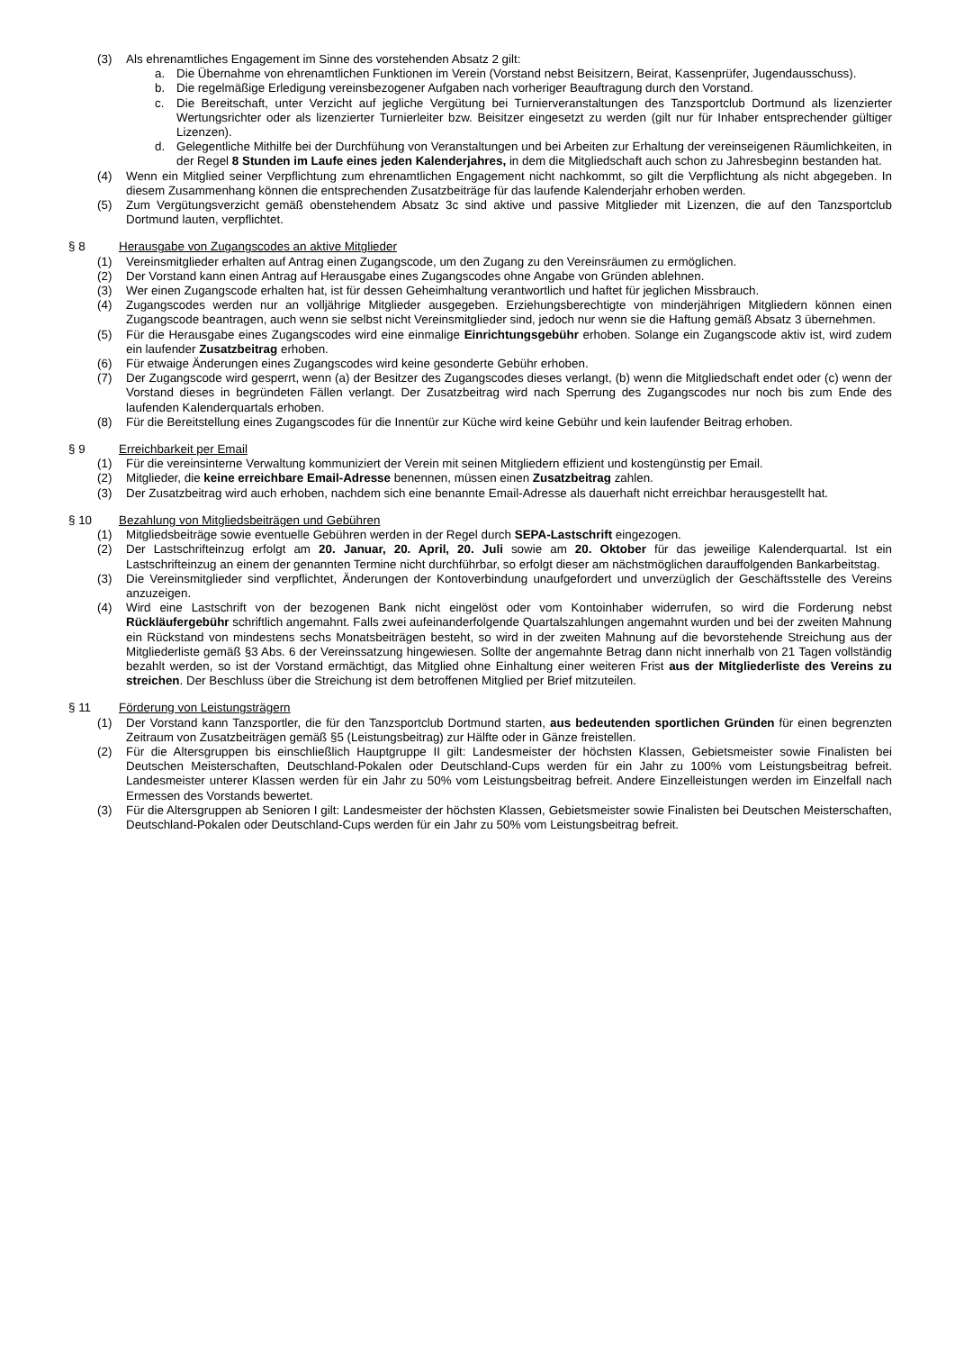(3) Als ehrenamtliches Engagement im Sinne des vorstehenden Absatz 2 gilt:
a. Die Übernahme von ehrenamtlichen Funktionen im Verein (Vorstand nebst Beisitzern, Beirat, Kassenprüfer, Jugendausschuss).
b. Die regelmäßige Erledigung vereinsbezogener Aufgaben nach vorheriger Beauftragung durch den Vorstand.
c. Die Bereitschaft, unter Verzicht auf jegliche Vergütung bei Turnierveranstaltungen des Tanzsportclub Dortmund als lizenzierter Wertungsrichter oder als lizenzierter Turnierleiter bzw. Beisitzer eingesetzt zu werden (gilt nur für Inhaber entsprechender gültiger Lizenzen).
d. Gelegentliche Mithilfe bei der Durchfühung von Veranstaltungen und bei Arbeiten zur Erhaltung der vereinseigenen Räumlichkeiten, in der Regel 8 Stunden im Laufe eines jeden Kalenderjahres, in dem die Mitgliedschaft auch schon zu Jahresbeginn bestanden hat.
(4) Wenn ein Mitglied seiner Verpflichtung zum ehrenamtlichen Engagement nicht nachkommt, so gilt die Verpflichtung als nicht abgegeben. In diesem Zusammenhang können die entsprechenden Zusatzbeiträge für das laufende Kalenderjahr erhoben werden.
(5) Zum Vergütungsverzicht gemäß obenstehendem Absatz 3c sind aktive und passive Mitglieder mit Lizenzen, die auf den Tanzsportclub Dortmund lauten, verpflichtet.
§ 8 Herausgabe von Zugangscodes an aktive Mitglieder
(1) Vereinsmitglieder erhalten auf Antrag einen Zugangscode, um den Zugang zu den Vereinsräumen zu ermöglichen.
(2) Der Vorstand kann einen Antrag auf Herausgabe eines Zugangscodes ohne Angabe von Gründen ablehnen.
(3) Wer einen Zugangscode erhalten hat, ist für dessen Geheimhaltung verantwortlich und haftet für jeglichen Missbrauch.
(4) Zugangscodes werden nur an volljährige Mitglieder ausgegeben. Erziehungsberechtigte von minderjährigen Mitgliedern können einen Zugangscode beantragen, auch wenn sie selbst nicht Vereinsmitglieder sind, jedoch nur wenn sie die Haftung gemäß Absatz 3 übernehmen.
(5) Für die Herausgabe eines Zugangscodes wird eine einmalige Einrichtungsgebühr erhoben. Solange ein Zugangscode aktiv ist, wird zudem ein laufender Zusatzbeitrag erhoben.
(6) Für etwaige Änderungen eines Zugangscodes wird keine gesonderte Gebühr erhoben.
(7) Der Zugangscode wird gesperrt, wenn (a) der Besitzer des Zugangscodes dieses verlangt, (b) wenn die Mitgliedschaft endet oder (c) wenn der Vorstand dieses in begründeten Fällen verlangt. Der Zusatzbeitrag wird nach Sperrung des Zugangscodes nur noch bis zum Ende des laufenden Kalenderquartals erhoben.
(8) Für die Bereitstellung eines Zugangscodes für die Innentür zur Küche wird keine Gebühr und kein laufender Beitrag erhoben.
§ 9 Erreichbarkeit per Email
(1) Für die vereinsinterne Verwaltung kommuniziert der Verein mit seinen Mitgliedern effizient und kostengünstig per Email.
(2) Mitglieder, die keine erreichbare Email-Adresse benennen, müssen einen Zusatzbeitrag zahlen.
(3) Der Zusatzbeitrag wird auch erhoben, nachdem sich eine benannte Email-Adresse als dauerhaft nicht erreichbar herausgestellt hat.
§ 10 Bezahlung von Mitgliedsbeiträgen und Gebühren
(1) Mitgliedsbeiträge sowie eventuelle Gebühren werden in der Regel durch SEPA-Lastschrift eingezogen.
(2) Der Lastschrifteinzug erfolgt am 20. Januar, 20. April, 20. Juli sowie am 20. Oktober für das jeweilige Kalenderquartal. Ist ein Lastschrifteinzug an einem der genannten Termine nicht durchführbar, so erfolgt dieser am nächstmöglichen darauffolgenden Bankarbeitstag.
(3) Die Vereinsmitglieder sind verpflichtet, Änderungen der Kontoverbindung unaufgefordert und unverzüglich der Geschäftsstelle des Vereins anzuzeigen.
(4) Wird eine Lastschrift von der bezogenen Bank nicht eingelöst oder vom Kontoinhaber widerrufen, so wird die Forderung nebst Rückläufergebühr schriftlich angemahnt. Falls zwei aufeinanderfolgende Quartalszahlungen angemahnt wurden und bei der zweiten Mahnung ein Rückstand von mindestens sechs Monatsbeiträgen besteht, so wird in der zweiten Mahnung auf die bevorstehende Streichung aus der Mitgliederliste gemäß §3 Abs. 6 der Vereinssatzung hingewiesen. Sollte der angemahnte Betrag dann nicht innerhalb von 21 Tagen vollständig bezahlt werden, so ist der Vorstand ermächtigt, das Mitglied ohne Einhaltung einer weiteren Frist aus der Mitgliederliste des Vereins zu streichen. Der Beschluss über die Streichung ist dem betroffenen Mitglied per Brief mitzuteilen.
§ 11 Förderung von Leistungsträgern
(1) Der Vorstand kann Tanzsportler, die für den Tanzsportclub Dortmund starten, aus bedeutenden sportlichen Gründen für einen begrenzten Zeitraum von Zusatzbeiträgen gemäß §5 (Leistungsbeitrag) zur Hälfte oder in Gänze freistellen.
(2) Für die Altersgruppen bis einschließlich Hauptgruppe II gilt: Landesmeister der höchsten Klassen, Gebietsmeister sowie Finalisten bei Deutschen Meisterschaften, Deutschland-Pokalen oder Deutschland-Cups werden für ein Jahr zu 100% vom Leistungsbeitrag befreit. Landesmeister unterer Klassen werden für ein Jahr zu 50% vom Leistungsbeitrag befreit. Andere Einzelleistungen werden im Einzelfall nach Ermessen des Vorstands bewertet.
(3) Für die Altersgruppen ab Senioren I gilt: Landesmeister der höchsten Klassen, Gebietsmeister sowie Finalisten bei Deutschen Meisterschaften, Deutschland-Pokalen oder Deutschland-Cups werden für ein Jahr zu 50% vom Leistungsbeitrag befreit.